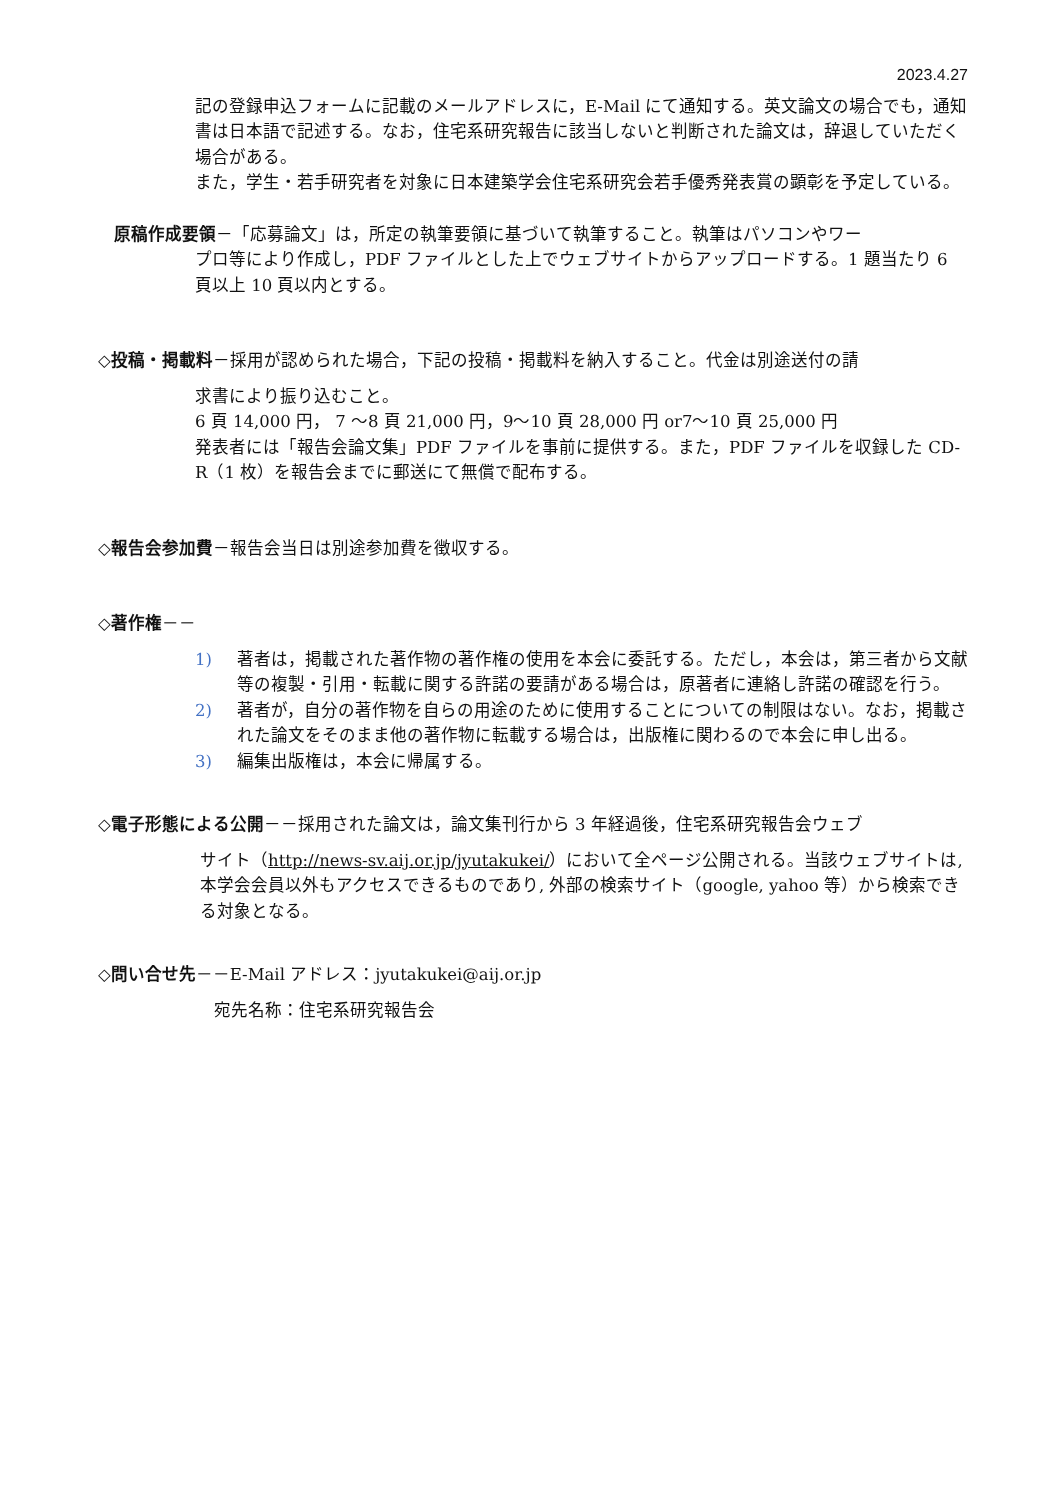2023.4.27
記の登録申込フォームに記載のメールアドレスに，E-Mail にて通知する。英文論文の場合でも，通知書は日本語で記述する。なお，住宅系研究報告に該当しないと判断された論文は，辞退していただく場合がある。
また，学生・若手研究者を対象に日本建築学会住宅系研究会若手優秀発表賞の顕彰を予定している。
原稿作成要領－「応募論文」は，所定の執筆要領に基づいて執筆すること。執筆はパソコンやワー
プロ等により作成し，PDF ファイルとした上でウェブサイトからアップロードする。1 題当たり 6 頁以上 10 頁以内とする。
◇投稿・掲載料－採用が認められた場合，下記の投稿・掲載料を納入すること。代金は別途送付の請
求書により振り込むこと。
6 頁 14,000 円， 7 ～8 頁 21,000 円，9～10 頁 28,000 円 or7～10 頁 25,000 円
発表者には「報告会論文集」PDF ファイルを事前に提供する。また，PDF ファイルを収録した CD-R（1 枚）を報告会までに郵送にて無償で配布する。
◇報告会参加費－報告会当日は別途参加費を徴収する。
◇著作権－－
1) 著者は，掲載された著作物の著作権の使用を本会に委託する。ただし，本会は，第三者から文献等の複製・引用・転載に関する許諾の要請がある場合は，原著者に連絡し許諾の確認を行う。
2) 著者が，自分の著作物を自らの用途のために使用することについての制限はない。なお，掲載された論文をそのまま他の著作物に転載する場合は，出版権に関わるので本会に申し出る。
3) 編集出版権は，本会に帰属する。
◇電子形態による公開－－採用された論文は，論文集刊行から 3 年経過後，住宅系研究報告会ウェブ
サイト（http://news-sv.aij.or.jp/jyutakukei/）において全ページ公開される。当該ウェブサイトは, 本学会会員以外もアクセスできるものであり, 外部の検索サイト（google, yahoo 等）から検索できる対象となる。
◇問い合せ先－－E-Mail アドレス：jyutakukei@aij.or.jp
宛先名称：住宅系研究報告会